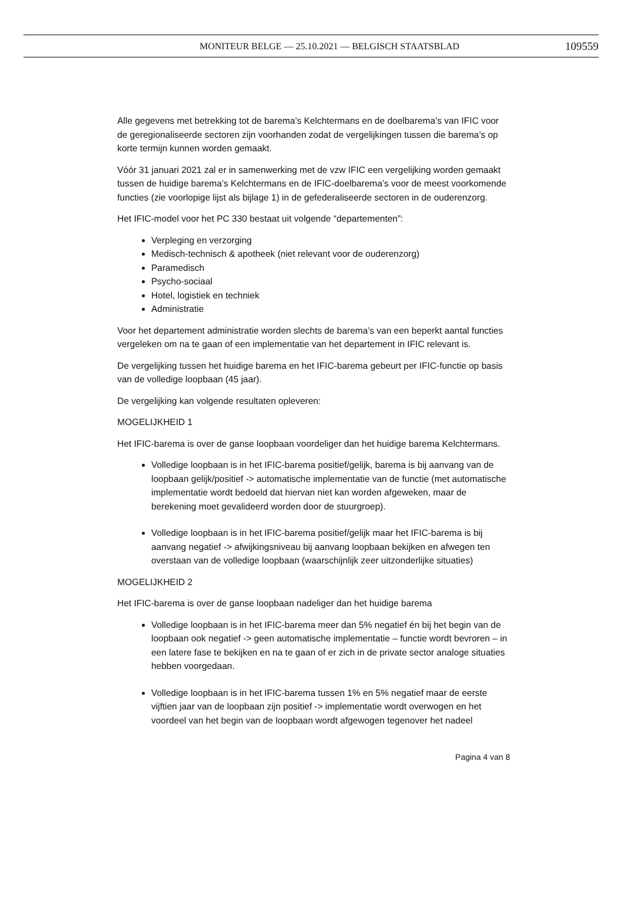MONITEUR BELGE — 25.10.2021 — BELGISCH STAATSBLAD 109559
Alle gegevens met betrekking tot de barema’s Kelchtermans en de doelbarema’s van IFIC voor de geregionaliseerde sectoren zijn voorhanden zodat de vergelijkingen tussen die barema’s op korte termijn kunnen worden gemaakt.
Vóór 31 januari 2021 zal er in samenwerking met de vzw IFIC een vergelijking worden gemaakt tussen de huidige barema’s Kelchtermans en de IFIC-doelbarema’s voor de meest voorkomende functies (zie voorlopige lijst als bijlage 1) in de gefederaliseerde sectoren in de ouderenzorg.
Het IFIC-model voor het PC 330 bestaat uit volgende “departementen”:
Verpleging en verzorging
Medisch-technisch & apotheek (niet relevant voor de ouderenzorg)
Paramedisch
Psycho-sociaal
Hotel, logistiek en techniek
Administratie
Voor het departement administratie worden slechts de barema’s van een beperkt aantal functies vergeleken om na te gaan of een implementatie van het departement in IFIC relevant is.
De vergelijking tussen het huidige barema en het IFIC-barema gebeurt per IFIC-functie op basis van de volledige loopbaan (45 jaar).
De vergelijking kan volgende resultaten opleveren:
MOGELIJKHEID 1
Het IFIC-barema is over de ganse loopbaan voordeliger dan het huidige barema Kelchtermans.
Volledige loopbaan is in het IFIC-barema positief/gelijk, barema is bij aanvang van de loopbaan gelijk/positief -> automatische implementatie van de functie (met automatische implementatie wordt bedoeld dat hiervan niet kan worden afgeweken, maar de berekening moet gevalideerd worden door de stuurgroep).
Volledige loopbaan is in het IFIC-barema positief/gelijk maar het IFIC-barema is bij aanvang negatief -> afwijkingsniveau bij aanvang loopbaan bekijken en afwegen ten overstaan van de volledige loopbaan (waarschijnlijk zeer uitzonderlijke situaties)
MOGELIJKHEID 2
Het IFIC-barema is over de ganse loopbaan nadeliger dan het huidige barema
Volledige loopbaan is in het IFIC-barema meer dan 5% negatief én bij het begin van de loopbaan ook negatief -> geen automatische implementatie – functie wordt bevroren – in een latere fase te bekijken en na te gaan of er zich in de private sector analoge situaties hebben voorgedaan.
Volledige loopbaan is in het IFIC-barema tussen 1% en 5% negatief maar de eerste vijftien jaar van de loopbaan zijn positief -> implementatie wordt overwogen en het voordeel van het begin van de loopbaan wordt afgewogen tegenover het nadeel
Pagina 4 van 8